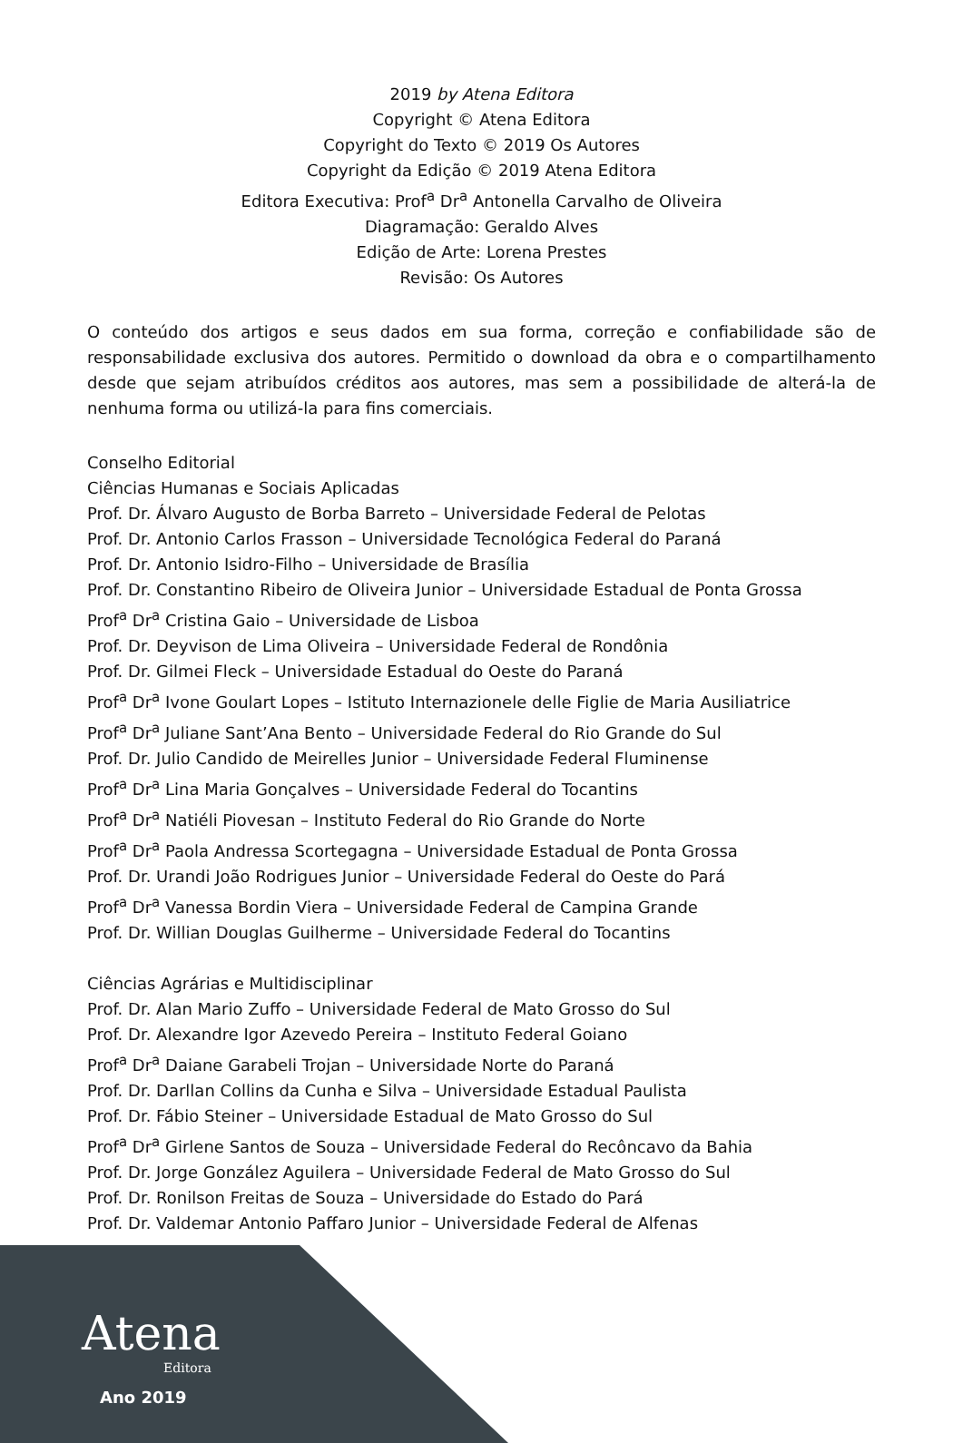2019 by Atena Editora
Copyright © Atena Editora
Copyright do Texto © 2019 Os Autores
Copyright da Edição © 2019 Atena Editora
Editora Executiva: Prof<sup>a</sup> Dr<sup>a</sup> Antonella Carvalho de Oliveira
Diagramação: Geraldo Alves
Edição de Arte: Lorena Prestes
Revisão: Os Autores
O conteúdo dos artigos e seus dados em sua forma, correção e confiabilidade são de responsabilidade exclusiva dos autores. Permitido o download da obra e o compartilhamento desde que sejam atribuídos créditos aos autores, mas sem a possibilidade de alterá-la de nenhuma forma ou utilizá-la para fins comerciais.
Conselho Editorial
Ciências Humanas e Sociais Aplicadas
Prof. Dr. Álvaro Augusto de Borba Barreto – Universidade Federal de Pelotas
Prof. Dr. Antonio Carlos Frasson – Universidade Tecnológica Federal do Paraná
Prof. Dr. Antonio Isidro-Filho – Universidade de Brasília
Prof. Dr. Constantino Ribeiro de Oliveira Junior – Universidade Estadual de Ponta Grossa
Prof<sup>a</sup> Dr<sup>a</sup> Cristina Gaio – Universidade de Lisboa
Prof. Dr. Deyvison de Lima Oliveira – Universidade Federal de Rondônia
Prof. Dr. Gilmei Fleck – Universidade Estadual do Oeste do Paraná
Prof<sup>a</sup> Dr<sup>a</sup> Ivone Goulart Lopes – Istituto Internazionele delle Figlie de Maria Ausiliatrice
Prof<sup>a</sup> Dr<sup>a</sup> Juliane Sant’Ana Bento – Universidade Federal do Rio Grande do Sul
Prof. Dr. Julio Candido de Meirelles Junior – Universidade Federal Fluminense
Prof<sup>a</sup> Dr<sup>a</sup> Lina Maria Gonçalves – Universidade Federal do Tocantins
Prof<sup>a</sup> Dr<sup>a</sup> Natiéli Piovesan – Instituto Federal do Rio Grande do Norte
Prof<sup>a</sup> Dr<sup>a</sup> Paola Andressa Scortegagna – Universidade Estadual de Ponta Grossa
Prof. Dr. Urandi João Rodrigues Junior – Universidade Federal do Oeste do Pará
Prof<sup>a</sup> Dr<sup>a</sup> Vanessa Bordin Viera – Universidade Federal de Campina Grande
Prof. Dr. Willian Douglas Guilherme – Universidade Federal do Tocantins
Ciências Agrárias e Multidisciplinar
Prof. Dr. Alan Mario Zuffo – Universidade Federal de Mato Grosso do Sul
Prof. Dr. Alexandre Igor Azevedo Pereira – Instituto Federal Goiano
Prof<sup>a</sup> Dr<sup>a</sup> Daiane Garabeli Trojan – Universidade Norte do Paraná
Prof. Dr. Darllan Collins da Cunha e Silva – Universidade Estadual Paulista
Prof. Dr. Fábio Steiner – Universidade Estadual de Mato Grosso do Sul
Prof<sup>a</sup> Dr<sup>a</sup> Girlene Santos de Souza – Universidade Federal do Recôncavo da Bahia
Prof. Dr. Jorge González Aguilera – Universidade Federal de Mato Grosso do Sul
Prof. Dr. Ronilson Freitas de Souza – Universidade do Estado do Pará
Prof. Dr. Valdemar Antonio Paffaro Junior – Universidade Federal de Alfenas
Atena
Editora
Ano 2019